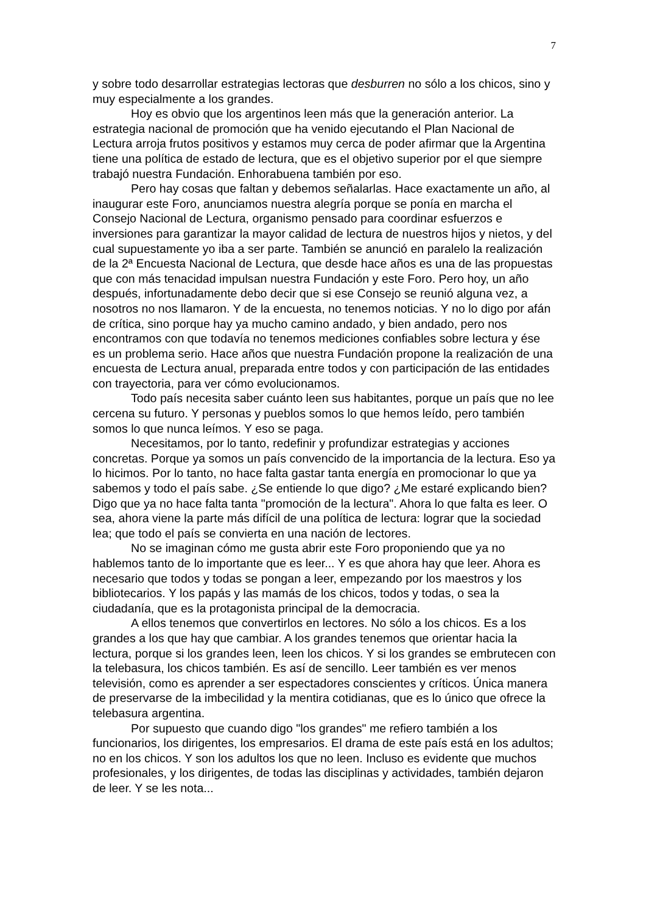7
y sobre todo desarrollar estrategias lectoras que desburren no sólo a los chicos, sino y muy especialmente a los grandes.
Hoy es obvio que los argentinos leen más que la generación anterior. La estrategia nacional de promoción que ha venido ejecutando el Plan Nacional de Lectura arroja frutos positivos y estamos muy cerca de poder afirmar que la Argentina tiene una política de estado de lectura, que es el objetivo superior por el que siempre trabajó nuestra Fundación. Enhorabuena también por eso.
Pero hay cosas que faltan y debemos señalarlas. Hace exactamente un año, al inaugurar este Foro, anunciamos nuestra alegría porque se ponía en marcha el Consejo Nacional de Lectura, organismo pensado para coordinar esfuerzos e inversiones para garantizar la mayor calidad de lectura de nuestros hijos y nietos, y del cual supuestamente yo iba a ser parte. También se anunció en paralelo la realización de la 2ª Encuesta Nacional de Lectura, que desde hace años es una de las propuestas que con más tenacidad impulsan nuestra Fundación y este Foro. Pero hoy, un año después, infortunadamente debo decir que si ese Consejo se reunió alguna vez, a nosotros no nos llamaron. Y de la encuesta, no tenemos noticias. Y no lo digo por afán de crítica, sino porque hay ya mucho camino andado, y bien andado, pero nos encontramos con que todavía no tenemos mediciones confiables sobre lectura y ése es un problema serio. Hace años que nuestra Fundación propone la realización de una encuesta de Lectura anual, preparada entre todos y con participación de las entidades con trayectoria, para ver cómo evolucionamos.
Todo país necesita saber cuánto leen sus habitantes, porque un país que no lee cercena su futuro. Y personas y pueblos somos lo que hemos leído, pero también somos lo que nunca leímos. Y eso se paga.
Necesitamos, por lo tanto, redefinir y profundizar estrategias y acciones concretas. Porque ya somos un país convencido de la importancia de la lectura. Eso ya lo hicimos. Por lo tanto, no hace falta gastar tanta energía en promocionar lo que ya sabemos y todo el país sabe. ¿Se entiende lo que digo? ¿Me estaré explicando bien? Digo que ya no hace falta tanta "promoción de la lectura". Ahora lo que falta es leer. O sea, ahora viene la parte más difícil de una política de lectura: lograr que la sociedad lea; que todo el país se convierta en una nación de lectores.
No se imaginan cómo me gusta abrir este Foro proponiendo que ya no hablemos tanto de lo importante que es leer... Y es que ahora hay que leer. Ahora es necesario que todos y todas se pongan a leer, empezando por los maestros y los bibliotecarios. Y los papás y las mamás de los chicos, todos y todas, o sea la ciudadanía, que es la protagonista principal de la democracia.
A ellos tenemos que convertirlos en lectores. No sólo a los chicos. Es a los grandes a los que hay que cambiar. A los grandes tenemos que orientar hacia la lectura, porque si los grandes leen, leen los chicos. Y si los grandes se embrutecen con la telebasura, los chicos también. Es así de sencillo. Leer también es ver menos televisión, como es aprender a ser espectadores conscientes y críticos. Única manera de preservarse de la imbecilidad y la mentira cotidianas, que es lo único que ofrece la telebasura argentina.
Por supuesto que cuando digo "los grandes" me refiero también a los funcionarios, los dirigentes, los empresarios. El drama de este país está en los adultos; no en los chicos. Y son los adultos los que no leen. Incluso es evidente que muchos profesionales, y los dirigentes, de todas las disciplinas y actividades, también dejaron de leer. Y se les nota...